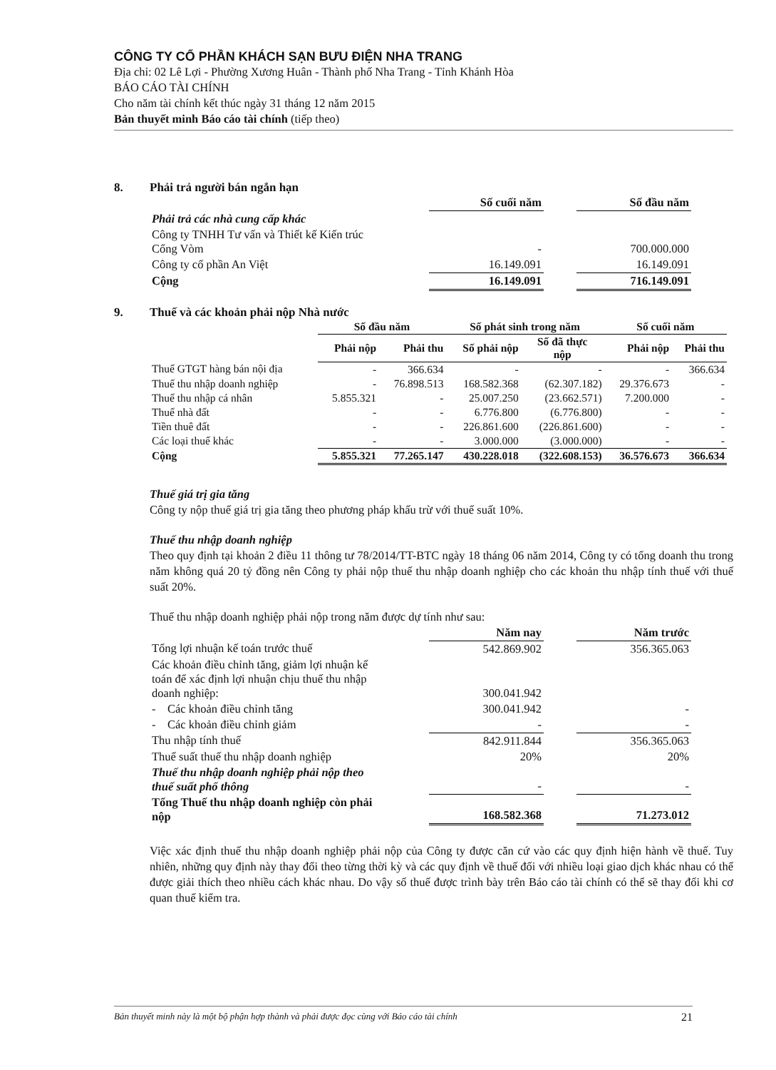CÔNG TY CỔ PHẦN KHÁCH SẠN BƯU ĐIỆN NHA TRANG
Địa chỉ: 02 Lê Lợi - Phường Xương Huân - Thành phố Nha Trang - Tỉnh Khánh Hòa
BÁO CÁO TÀI CHÍNH
Cho năm tài chính kết thúc ngày 31 tháng 12 năm 2015
Bản thuyết minh Báo cáo tài chính (tiếp theo)
8. Phải trả người bán ngắn hạn
| | Số cuối năm | | Số đầu năm |
| Phải trả các nhà cung cấp khác | | | |
| Công ty TNHH Tư vấn và Thiết kế Kiến trúc Cổng Vòm | - | | 700.000.000 |
| Công ty cổ phần An Việt | 16.149.091 | | 16.149.091 |
| Cộng | 16.149.091 | | 716.149.091 |
9. Thuế và các khoản phải nộp Nhà nước
| | Số đầu năm | | Số phát sinh trong năm | | Số cuối năm | |
| | Phải nộp | Phải thu | Số phải nộp | Số đã thực nộp | Phải nộp | Phải thu |
| Thuế GTGT hàng bán nội địa | - | 366.634 | - | - | - | 366.634 |
| Thuế thu nhập doanh nghiệp | - | 76.898.513 | 168.582.368 | (62.307.182) | 29.376.673 | - |
| Thuế thu nhập cá nhân | 5.855.321 | - | 25.007.250 | (23.662.571) | 7.200.000 | - |
| Thuế nhà đất | - | - | 6.776.800 | (6.776.800) | - | - |
| Tiền thuê đất | - | - | 226.861.600 | (226.861.600) | - | - |
| Các loại thuế khác | - | - | 3.000.000 | (3.000.000) | - | - |
| Cộng | 5.855.321 | 77.265.147 | 430.228.018 | (322.608.153) | 36.576.673 | 366.634 |
Thuế giá trị gia tăng
Công ty nộp thuế giá trị gia tăng theo phương pháp khấu trừ với thuế suất 10%.
Thuế thu nhập doanh nghiệp
Theo quy định tại khoản 2 điều 11 thông tư 78/2014/TT-BTC ngày 18 tháng 06 năm 2014, Công ty có tổng doanh thu trong năm không quá 20 tỷ đồng nên Công ty phải nộp thuế thu nhập doanh nghiệp cho các khoản thu nhập tính thuế với thuế suất 20%.
Thuế thu nhập doanh nghiệp phải nộp trong năm được dự tính như sau:
| | Năm nay | | Năm trước |
| Tổng lợi nhuận kế toán trước thuế | 542.869.902 | | 356.365.063 |
| Các khoản điều chỉnh tăng, giảm lợi nhuận kế toán để xác định lợi nhuận chịu thuế thu nhập doanh nghiệp: | 300.041.942 | | |
| - Các khoản điều chỉnh tăng | 300.041.942 | | - |
| - Các khoản điều chỉnh giảm | - | | - |
| Thu nhập tính thuế | 842.911.844 | | 356.365.063 |
| Thuế suất thuế thu nhập doanh nghiệp | 20% | | 20% |
| Thuế thu nhập doanh nghiệp phải nộp theo thuế suất phổ thông | - | | - |
| Tổng Thuế thu nhập doanh nghiệp còn phải nộp | 168.582.368 | | 71.273.012 |
Việc xác định thuế thu nhập doanh nghiệp phải nộp của Công ty được căn cứ vào các quy định hiện hành về thuế. Tuy nhiên, những quy định này thay đổi theo từng thời kỳ và các quy định về thuế đối với nhiều loại giao dịch khác nhau có thể được giải thích theo nhiều cách khác nhau. Do vậy số thuế được trình bày trên Báo cáo tài chính có thể sẽ thay đổi khi cơ quan thuế kiểm tra.
Bản thuyết minh này là một bộ phận hợp thành và phải được đọc cùng với Báo cáo tài chính 21